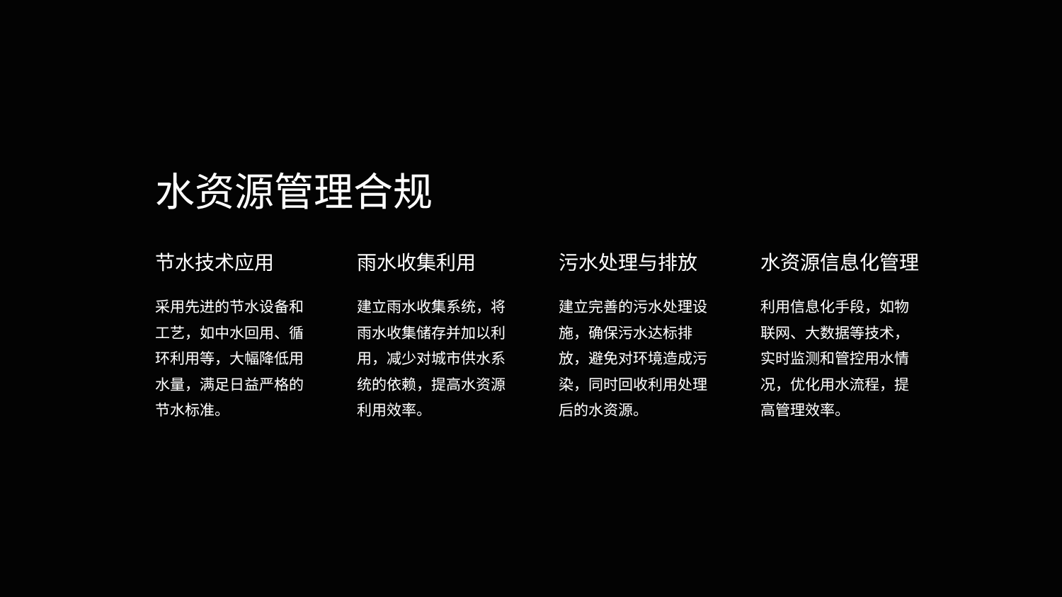水资源管理合规
节水技术应用
采用先进的节水设备和工艺，如中水回用、循环利用等，大幅降低用水量，满足日益严格的节水标准。
雨水收集利用
建立雨水收集系统，将雨水收集储存并加以利用，减少对城市供水系统的依赖，提高水资源利用效率。
污水处理与排放
建立完善的污水处理设施，确保污水达标排放，避免对环境造成污染，同时回收利用处理后的水资源。
水资源信息化管理
利用信息化手段，如物联网、大数据等技术，实时监测和管控用水情况，优化用水流程，提高管理效率。